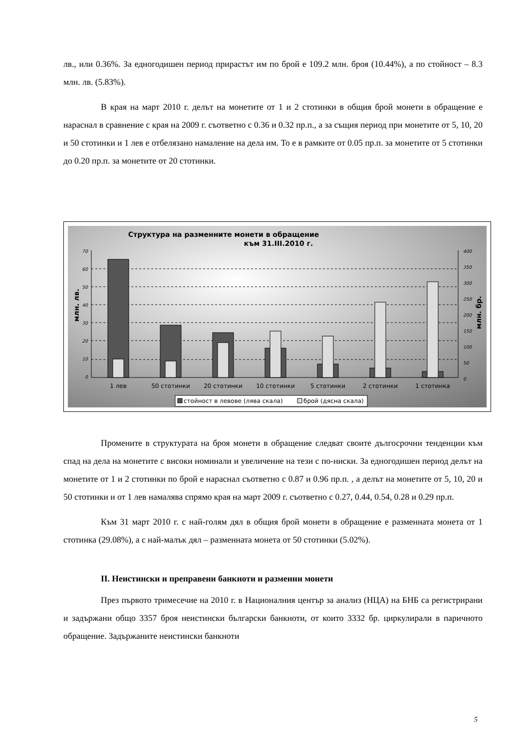лв., или 0.36%. За едногодишен период прирастът им по брой е 109.2 млн. броя (10.44%), а по стойност – 8.3 млн. лв. (5.83%).
В края на март 2010 г. делът на монетите от 1 и 2 стотинки в общия брой монети в обращение е нараснал в сравнение с края на 2009 г. съответно с 0.36 и 0.32 пр.п., а за същия период при монетите от 5, 10, 20 и 50 стотинки и 1 лев е отбелязано намаление на дела им. То е в рамките от 0.05 пр.п. за монетите от 5 стотинки до 0.20 пр.п. за монетите от 20 стотинки.
Структура на разменните монети в обращение
към 31.III.2010 г.
70
60
50
40
30
20
10
0
400
350
300
250
200
150
100
50
0
млн. лв.
млн. бр.
1 лев
50 стотинки
20 стотинки
10 стотинки
5 стотинки
2 стотинки
1 стотинка
стойност в левове (лява скала)
брой (дясна скала)
Промените в структурата на броя монети в обращение следват своите дългосрочни тенденции към спад на дела на монетите с високи номинали и увеличение на тези с по-ниски. За едногодишен период делът на монетите от 1 и 2 стотинки по брой е нараснал съответно с 0.87 и 0.96 пр.п. , а делът на монетите от 5, 10, 20 и 50 стотинки и от 1 лев намалява спрямо края на март 2009 г. съответно с 0.27, 0.44, 0.54, 0.28 и 0.29 пр.п.
Към 31 март 2010 г. с най-голям дял в общия брой монети в обращение е разменната монета от 1 стотинка (29.08%), а с най-малък дял – разменната монета от 50 стотинки (5.02%).
II. Неистински и преправени банкноти и разменни монети
През първото тримесечие на 2010 г. в Националния център за анализ (НЦА) на БНБ са регистрирани и задържани общо 3357 броя неистински български банкноти, от които 3332 бр. циркулирали в паричното обращение. Задържаните неистински банкноти
5